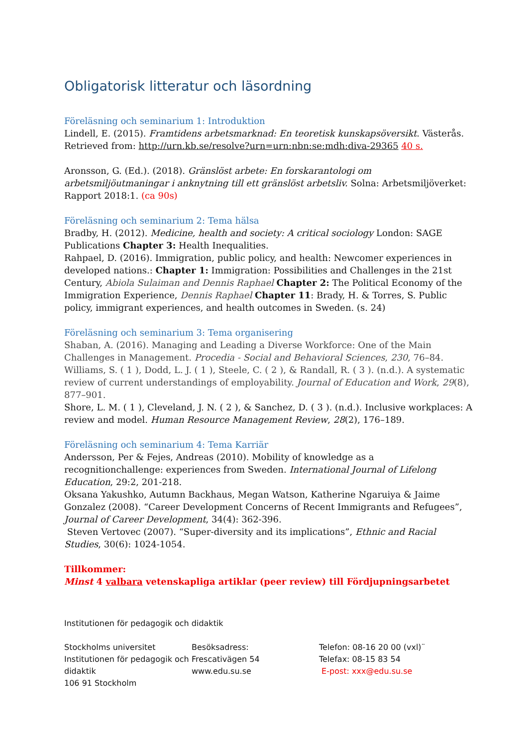Obligatorisk litteratur och läsordning
Föreläsning och seminarium 1: Introduktion
Lindell, E. (2015). Framtidens arbetsmarknad: En teoretisk kunskapsöversikt. Västerås. Retrieved from: http://urn.kb.se/resolve?urn=urn:nbn:se:mdh:diva-29365 40 s.
Aronsson, G. (Ed.). (2018). Gränslöst arbete: En forskarantologi om arbetsmiljöutmaningar i anknytning till ett gränslöst arbetsliv. Solna: Arbetsmiljöverket: Rapport 2018:1. (ca 90s)
Föreläsning och seminarium 2: Tema hälsa
Bradby, H. (2012). Medicine, health and society: A critical sociology London: SAGE Publications Chapter 3: Health Inequalities.
Rahpael, D. (2016). Immigration, public policy, and health: Newcomer experiences in developed nations.: Chapter 1: Immigration: Possibilities and Challenges in the 21st Century, Abiola Sulaiman and Dennis Raphael Chapter 2: The Political Economy of the Immigration Experience, Dennis Raphael Chapter 11: Brady, H. & Torres, S. Public policy, immigrant experiences, and health outcomes in Sweden. (s. 24)
Föreläsning och seminarium 3: Tema organisering
Shaban, A. (2016). Managing and Leading a Diverse Workforce: One of the Main Challenges in Management. Procedia - Social and Behavioral Sciences, 230, 76–84.
Williams, S. ( 1 ), Dodd, L. J. ( 1 ), Steele, C. ( 2 ), & Randall, R. ( 3 ). (n.d.). A systematic review of current understandings of employability. Journal of Education and Work, 29(8), 877–901.
Shore, L. M. ( 1 ), Cleveland, J. N. ( 2 ), & Sanchez, D. ( 3 ). (n.d.). Inclusive workplaces: A review and model. Human Resource Management Review, 28(2), 176–189.
Föreläsning och seminarium 4: Tema Karriär
Andersson, Per & Fejes, Andreas (2010). Mobility of knowledge as a recognitionchallenge: experiences from Sweden. International Journal of Lifelong Education, 29:2, 201-218.
Oksana Yakushko, Autumn Backhaus, Megan Watson, Katherine Ngaruiya & Jaime Gonzalez (2008). “Career Development Concerns of Recent Immigrants and Refugees”, Journal of Career Development, 34(4): 362-396.
Steven Vertovec (2007). “Super-diversity and its implications”, Ethnic and Racial Studies, 30(6): 1024-1054.
Tillkommer:
Minst 4 valbara vetenskapliga artiklar (peer review) till Fördjupningsarbetet
Institutionen för pedagogik och didaktik
Stockholms universitet
Institutionen för pedagogik och didaktik
106 91 Stockholm
Besöksadress:
Frescativägen 54
www.edu.su.se
Telefon: 08-16 20 00 (vxl)¨
Telefax: 08-15 83 54
E-post: xxx@edu.su.se